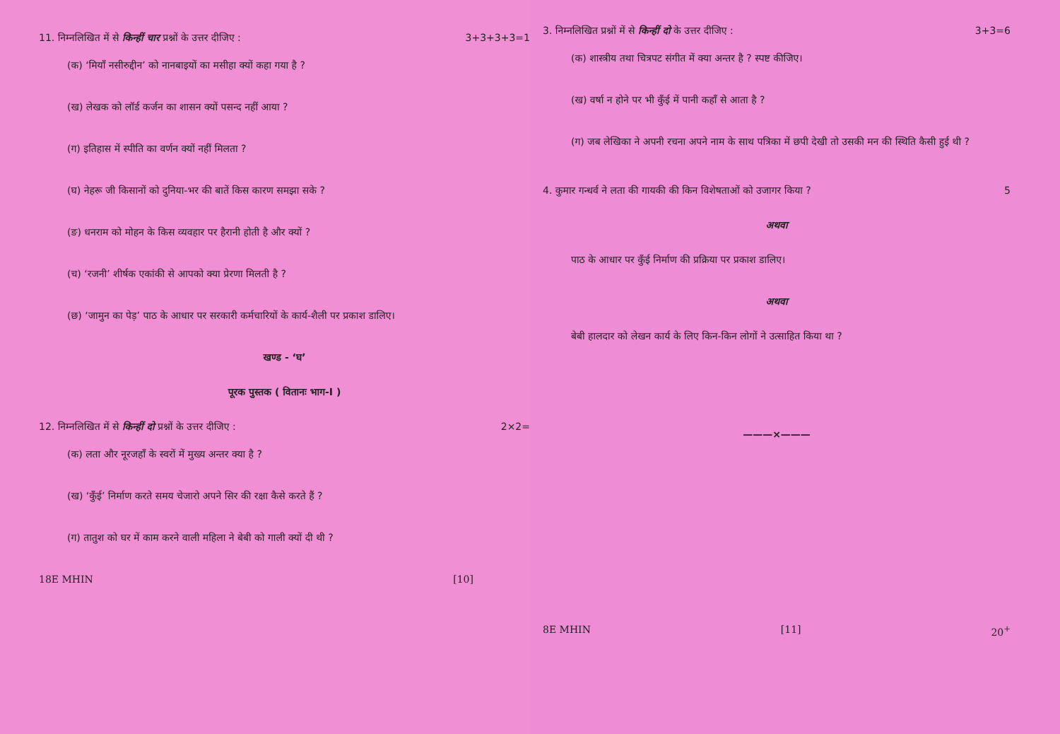11. निम्नलिखित में से किन्हीं चार प्रश्नों के उत्तर दीजिए : 3+3+3+3=1
(क) ‘मियाँ नसीरुद्दीन’ को नानबाइयों का मसीहा क्यों कहा गया है ?
(ख) लेखक को लॉर्ड कर्जन का शासन क्यों पसन्द नहीं आया ?
(ग) इतिहास में स्पीति का वर्णन क्यों नहीं मिलता ?
(घ) नेहरू जी किसानों को दुनिया-भर की बातें किस कारण समझा सके ?
(ङ) धनराम को मोहन के किस व्यवहार पर हैरानी होती है और क्यों ?
(च) ‘रजनी’ शीर्षक एकांकी से आपको क्या प्रेरणा मिलती है ?
(छ) ‘जामुन का पेड़’ पाठ के आधार पर सरकारी कर्मचारियों के कार्य-शैली पर प्रकाश डालिए।
खण्ड - ‘घ’
पूरक पुस्तक ( वितानः भाग-I )
12. निम्नलिखित में से किन्हीं दो प्रश्नों के उत्तर दीजिए : 2×2=
(क) लता और नूरजहाँ के स्वरों में मुख्य अन्तर क्या है ?
(ख) ‘कुँई’ निर्माण करते समय चेजारो अपने सिर की रक्षा कैसे करते हैं ?
(ग) तातुश को घर में काम करने वाली महिला ने बेबी को गाली क्यों दी थी ?
18E MHIN [10]
3. निम्नलिखित प्रश्नों में से किन्हीं दो के उत्तर दीजिए : 3+3=6
(क) शास्त्रीय तथा चित्रपट संगीत में क्या अन्तर है ? स्पष्ट कीजिए।
(ख) वर्षा न होने पर भी कुँई में पानी कहाँ से आता है ?
(ग) जब लेखिका ने अपनी रचना अपने नाम के साथ पत्रिका में छपी देखी तो उसकी मन की स्थिति कैसी हुई थी ?
4. कुमार गन्धर्व ने लता की गायकी की किन विशेषताओं को उजागर किया ? 5
अथवा
पाठ के आधार पर कुँई निर्माण की प्रक्रिया पर प्रकाश डालिए।
अथवा
बेबी हालदार को लेखन कार्य के लिए किन-किन लोगों ने उत्साहित किया था ?
———×———
8E MHIN [11] 20<sup>+</sup>